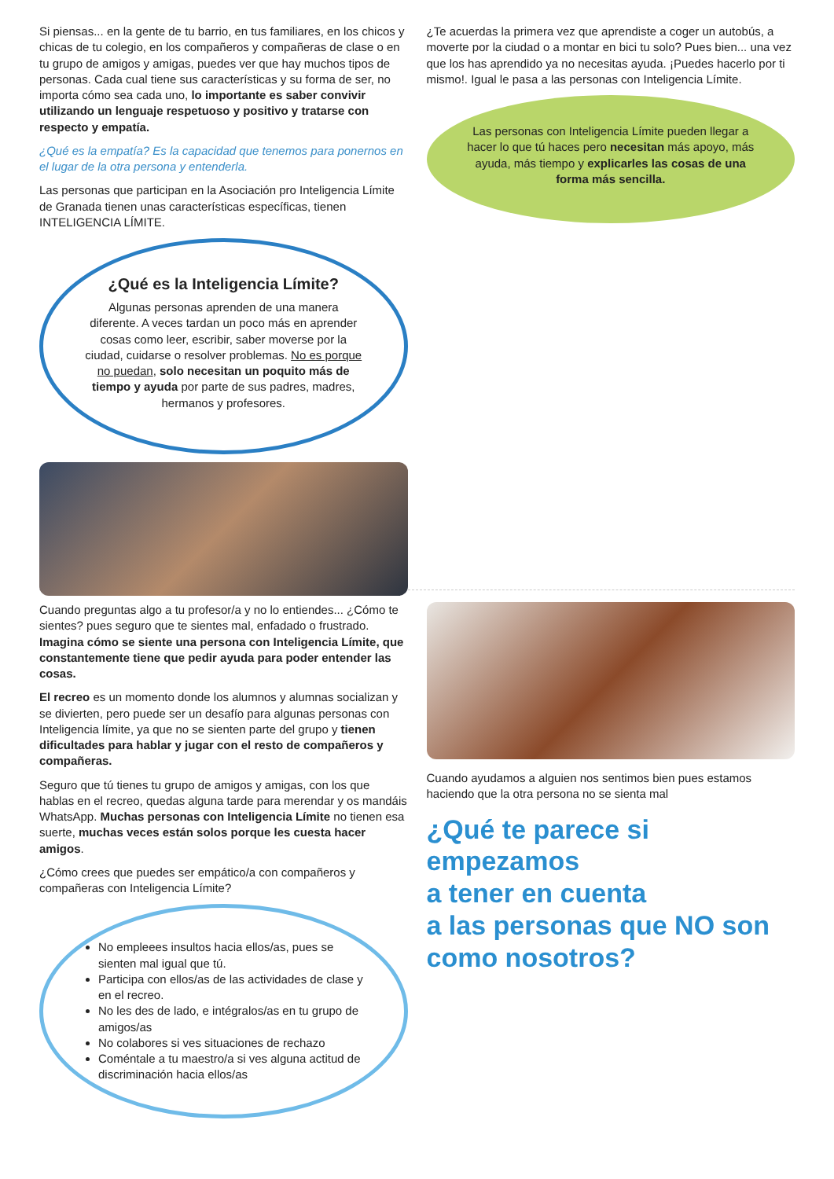Si piensas... en la gente de tu barrio, en tus familiares, en los chicos y chicas de tu colegio, en los compañeros y compañeras de clase o en tu grupo de amigos y amigas, puedes ver que hay muchos tipos de personas. Cada cual tiene sus características y su forma de ser, no importa cómo sea cada uno, lo importante es saber convivir utilizando un lenguaje respetuoso y positivo y tratarse con respecto y empatía.
¿Qué es la empatía? Es la capacidad que tenemos para ponernos en el lugar de la otra persona y entenderla.
Las personas que participan en la Asociación pro Inteligencia Límite de Granada tienen unas características específicas, tienen INTELIGENCIA LÍMITE.
¿Qué es la Inteligencia Límite?
Algunas personas aprenden de una manera diferente. A veces tardan un poco más en aprender cosas como leer, escribir, saber moverse por la ciudad, cuidarse o resolver problemas. No es porque no puedan, solo necesitan un poquito más de tiempo y ayuda por parte de sus padres, madres, hermanos y profesores.
¿Te acuerdas la primera vez que aprendiste a coger un autobús, a moverte por la ciudad o a montar en bici tu solo? Pues bien... una vez que los has aprendido ya no necesitas ayuda. ¡Puedes hacerlo por ti mismo!. Igual le pasa a las personas con Inteligencia Límite.
Las personas con Inteligencia Límite pueden llegar a hacer lo que tú haces pero necesitan más apoyo, más ayuda, más tiempo y explicarles las cosas de una forma más sencilla.
Cuando preguntas algo a tu profesor/a y no lo entiendes... ¿Cómo te sientes? pues seguro que te sientes mal, enfadado o frustrado. Imagina cómo se siente una persona con Inteligencia Límite, que constantemente tiene que pedir ayuda para poder entender las cosas.
El recreo es un momento donde los alumnos y alumnas socializan y se divierten, pero puede ser un desafío para algunas personas con Inteligencia límite, ya que no se sienten parte del grupo y tienen dificultades para hablar y jugar con el resto de compañeros y compañeras.
Seguro que tú tienes tu grupo de amigos y amigas, con los que hablas en el recreo, quedas alguna tarde para merendar y os mandáis WhatsApp. Muchas personas con Inteligencia Límite no tienen esa suerte, muchas veces están solos porque les cuesta hacer amigos.
¿Cómo crees que puedes ser empático/a con compañeros y compañeras con Inteligencia Límite?
No empleees insultos hacia ellos/as, pues se sienten mal igual que tú.
Participa con ellos/as de las actividades de clase y en el recreo.
No les des de lado, e intégralos/as en tu grupo de amigos/as
No colabores si ves situaciones de rechazo
Coméntale a tu maestro/a si ves alguna actitud de discriminación hacia ellos/as
Cuando ayudamos a alguien nos sentimos bien pues estamos haciendo que la otra persona no se sienta mal
¿Qué te parece si
empezamos
a tener en cuenta
a las personas que NO son
como nosotros?